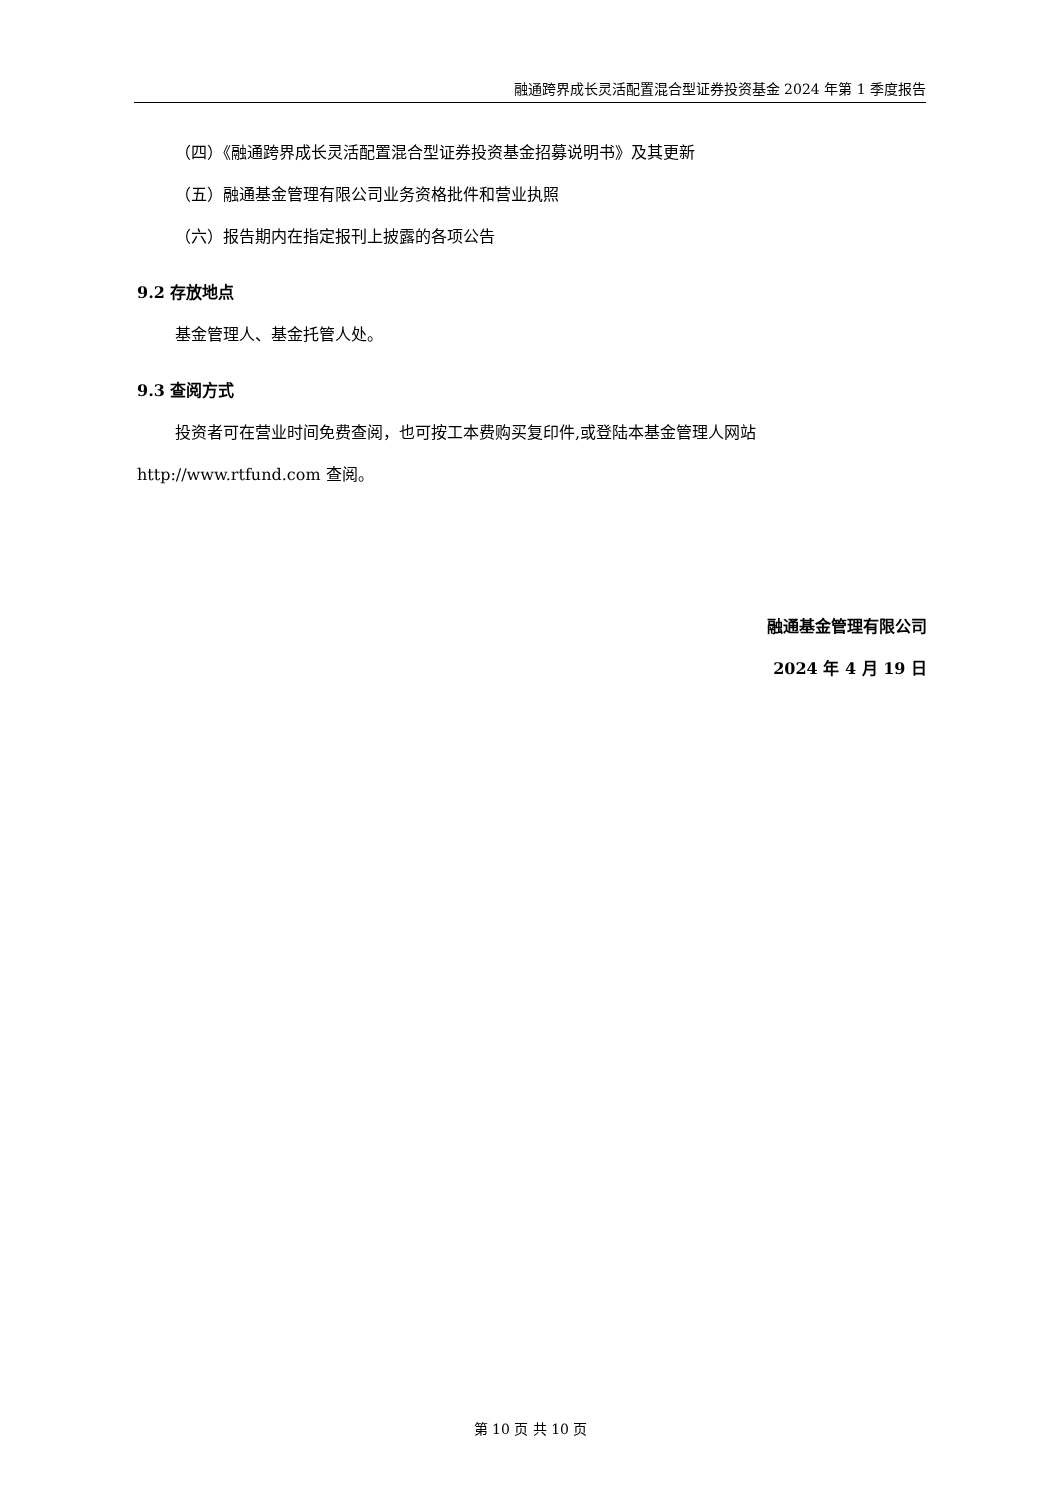融通跨界成长灵活配置混合型证券投资基金 2024 年第 1 季度报告
（四）《融通跨界成长灵活配置混合型证券投资基金招募说明书》及其更新
（五）融通基金管理有限公司业务资格批件和营业执照
（六）报告期内在指定报刊上披露的各项公告
9.2 存放地点
基金管理人、基金托管人处。
9.3 查阅方式
投资者可在营业时间免费查阅，也可按工本费购买复印件,或登陆本基金管理人网站
http://www.rtfund.com 查阅。
融通基金管理有限公司
2024 年 4 月 19 日
第 10 页 共 10 页